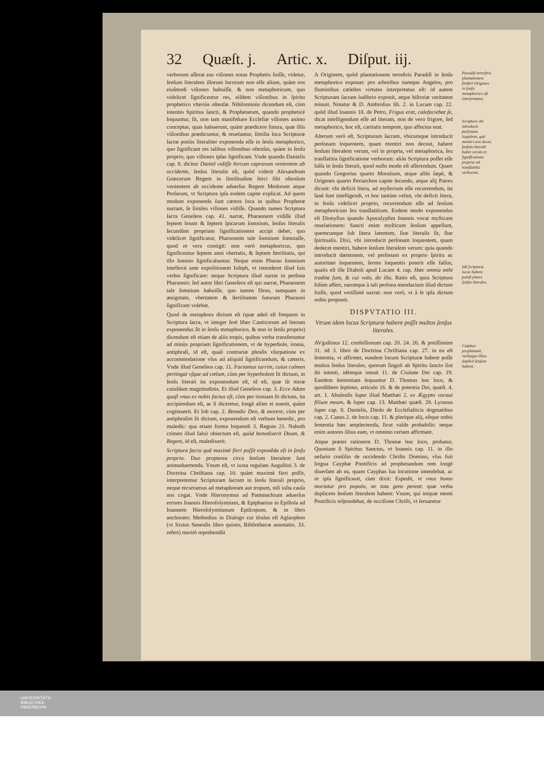32 Quæſt. j. Artic. x. Diſput. iij.
verborum aſſerat eas viſiones notas Prophetis fuiſſe, videtur, ſenſum literalem illorum locorum non eſſe alium, quàm eos eiuſmodi viſiones habuiſſe, & non metaphoricum, quo videlicet ſignificentur res, eiſdem viſionibus in ſpiritu prophetico vlteriùs oſtenſæ. Nihilominùs dicendum eſt, cùm intentio Spiritus ſancti, & Prophetarum, quando propheticè loquuntur, ſit, non tam manifeſtare Eccleſiæ viſiones animo conceptas, quas habuerunt, quàm prædicere futura, quæ illis viſionibus prædicuntur, & reuelantur, ſimilia loca Scripturæ ſacræ potiùs literaliter exponenda eſſe in ſenſu metaphorico, quo ſignificant res talibus viſionibus oſtenſas, quàm in ſenſu proprio, quo viſiones ipſas ſignificant. Vnde quando Danielis cap. 8. dicitur Daniel vidiſſe hircum caprarum venientem ab occidente, ſenſus literalis eſt, quòd viderit Alexandrum Græcorum Regem in ſimilitudine hirci ſibi oſtenſum venientem ab occidente aduerſus Regem Medorum atque Perſarum, vt Scriptura ipſa eodem capite explicat. Ad quem modum exponenda ſunt cætera loca in quibus Prophetæ narrant, ſe ſimiles viſiones vidiſſe. Quando tamen Scriptura ſacra Geneſeos cap. 41. narrat, Pharaonem vidiſſe illud ſeptem boum & ſeptem ſpicarum ſomnium, ſenſus literalis ſecundùm propriam ſignificationem accipi debet, quo videlicet ſignificatur, Pharaonem tale ſomnium ſomniaſſe, quod re vera contigit: non verò metaphoricus, quo ſignificentur ſeptem anni vbertatis, & ſeptem ſterilitatis, qui illo ſomnio ſignificabantur. Neque enim Pharao ſomnium intellexit ante expoſitionem Ioſeph, vt intenderet illud ſuis verbis ſignificare: neque Scriptura illud narrat in perſona Pharaonis: ſed autor libri Geneſeos eſt qui narrat, Pharaonem tale ſomnium habuiſſe, quo tamen Deus, tamquam in ænigmate, vbertatem & ſterilitatem futuram Pharaoni ſignificare volebat.
Quod de metaphora dictum eſt (quæ adeò eſt frequens in Scriptura ſacra, vt integer ferè liber Canticorum ad literam exponendus ſit in ſenſu metaphorico, & non in ſenſu proprio) dicendum eſt etiam de aliis tropis, quibus verba transferuntur ad minùs propriam ſignificationem, vt de hyperbole, ironia, antiphraſi, id eſt, quaſi contrariæ phraſis vſurpatione ex accommodatione vſus ad aliquid ſignificandum, & cæteris. Vnde illud Geneſeos cap. 11. Faciamus turrim, cuius culmen pertingat vſque ad cœlum, cùm per hyperbolem ſit dictum, in ſenſu literali ita exponendum eſt, id eſt, quæ ſit miræ cuiuſdam magnitudinis. Et illud Geneſeos cap. 3. Ecce Adam quaſi vnus ex nobis factus eſt, cùm per ironiam ſit dictum, ita accipiendum eſt, ac ſi diceretur, longè aliter ei euenit, quàm cogitauerit. Et Iob cap. 2. Benedic Deo, & morere, cùm per antiphraſim ſit dictum, exponendum eſt verbum benedic, pro maledic: qua etiam forma loquendi 3. Regum 21. Naboth crimen illud falsò obiectum eſt, quòd benedixerit Deum, & Regem, id eſt, maledixerit.
Scriptura ſacra quã maximè fieri poſſit exponẽda eſt in ſenſu proprio. Duo propterea circa ſenſum literalem ſunt animaduertenda. Vnum eſt, vt iuxta regulam Auguſtini 3. de Doctrina Chriſtiana cap. 10. quàm maximè fieri poſſit, interpretemur Scripturam ſacram in ſenſu literali proprio, neque recurramus ad metaphoram aut tropum, niſi iuſta cauſa nos cogat. Vnde Hieronymus ad Pammachium aduerſus errores Ioannis Hieroſolymitani, & Epiphanius in Epiſtola ad Ioannem Hieroſolymitanum Epiſcopum, & in libro anchorato: Methodius in Dialogo cui titulus eſt Aglaophon (vt Sixtus Senenſis libro quinto, Bibliothecæ annotatio. 33. refert) meritò reprehendũt
A Originem, quòd plantationem terreſtris Paradiſi in ſenſu metaphorico exponat: pro arboribus namque Angelos, pro fluminibus cæleſtes virtutes interpretatus eſt: id autem Scripturam ſacram ludibrio exponit, atque hiſtoriæ veritatem minuit. Notatur & D. Ambroſius lib. 2. in Lucam cap. 22. quòd illud Ioannis 18. de Petro, Frigus erat, calefaciebat ſe, dicat intelligendum eſſe ad literam, non de vero frigore, ſed metaphorico, hoc eſt, caritatis tempore, quo affectus erat.
Alterum verò eſt, Scripturam ſacram, vbicumque introducit perſonam loquentem, quam mentiri non deceat, habere ſenſum literalem verum, vel in propria, vel metaphorica, ſeu tranſlatitia ſignificatione verborum: aliàs Scriptura poſſet eſſe falſa in ſenſu literali, quod nullo modo eſt aſſerendum. Quare quando Gregorius quarto Moralium, atque alibi ſæpè, & Origenes quarto Periarchon capite ſecundo, atque alij Patres dicunt: vbi deficit litera, ad myſterium eſſe recurrendum, ita ſanè ſunt intelligendi, vt hoc tantùm velint, vbi deficit litera, in ſenſu videlicet proprio, recurrendum eſſe ad ſenſum metaphoricum ſeu tranſlatitium. Eodem modo exponendus eſt Dionyſius quando Apocalypſim Ioannis vocat myſticam reuelationem: Sancti enim myſticum ſenſum appellant, quemcunque ſub litera latentem, ſiue literalis ſit, ſiue ſpiritualis. Dixi, vbi introducit perſonam loquentem, quam dedecet mentiri, habere ſenſum literalem verum: quia quando introducit dæmonem, vel perſonam ex proprio ſpiritu ac autoritate loquentem, ſermo loquentis poterit eſſe falſus, qualis eſt ille Diaboli apud Lucam 4. cap. Hæc omnia mihi tradita ſunt, & cui volo, do illa. Ratio eſt, quia Scriptura ſolùm affert, narratque à tali perſona mendacium illud dictum fuiſſe, quod veriſſimè narrat: non verò, vt à ſe ipſa dictum nobis proponit.
DISPVTATIO III.
Vtrum idem locus Scripturæ habere poſſit multos ſenſus literales.
AVguſtinus 12. confeſſionum cap. 20. 24. 26. & potiſſimùm 31. itẽ 3. libro de Doctrina Chriſtiana cap. 27. in ea eſt ſententia, vt affirmet, eundem locum Scripturæ habere poſſe multos ſenſus literales, quorum ſinguli ab Spiritu ſancto ſint ibi intenti, idémque innuit 11. de Ciuitate Dei cap. 19. Eandem ſententiam ſequuntur D. Thomas hoc loco, & quodlibeto ſeptimo, articulo 16. & de potentia Dei, quæſt. 4. art. 1. Abulenſis ſuper illud Matthæi 2. ex Ægypto vocaui filium meum, & ſuper cap. 13. Matthæi quæſt. 28. Lyranus ſuper cap. 8. Danielis, Diedo de Eccleſiaſticis dogmatibus cap. 2. Canus 2. de locis cap. 11. & plerique alij, eſtque nobis ſententia hæc amplectenda, ſicut valde probabilis: neque enim autores illius eam, vt omnino certam affirmant.
Atque præter rationem D. Thomæ hoc loco, probatur, Quoniam ſi Spiritus Sanctus, vt Ioannis cap. 11. in illo nefario conſilio de occidendo Chriſto Domino, vſus fuit lingua Cayphæ Pontificis ad prophetandum rem longè diuerſam ab ea, quam Cayphas ſua locutione intendebat, ac re ipſa ſignificauit, cùm dixit: Expedit, vt vnus homo moriatur pro populo, ne tota gens pereat: quæ verba duplicem ſenſum literalem habent: Vnum, qui iniquæ menti Pontificis reſpondebat, de occiſione Chriſti, vt ſeruaretur
Paradiſi terreſtris plantationem ſiniſtrè Origenes in ſenſu metaphorico eſt interpretatus.
Scriptura vbi introducit perſonam loquẽtem, quã mentiri non decet, ſenſum literalẽ habet verum in ſignificatione propria vel tranſlatitia verborum.
Idẽ ſcripturæ locus habere poteſt plures ſenſus literales.
Caiphas prophetauit, verbáque illius duplicẽ ſenſum habent.
UNIVERSITÄTS-
BIBLIOTHEK
PADERBORN